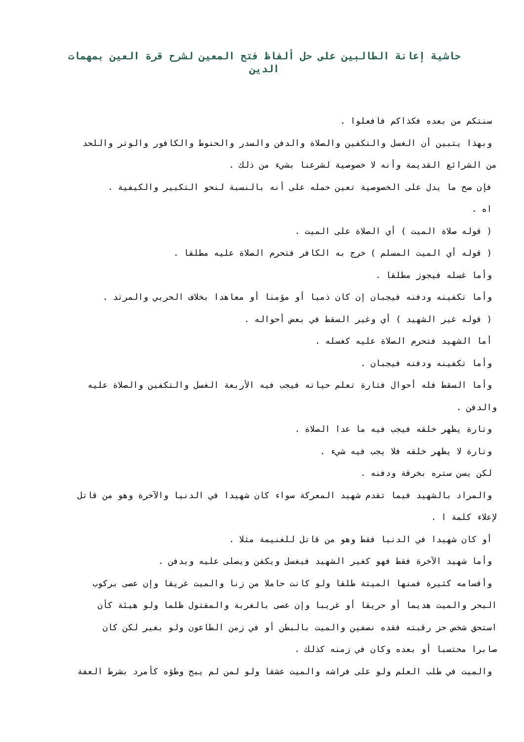حاشية إعانة الطالبين على حل ألفاظ فتح المعين لشرح قرة العين بمهمات الدين
سنتكم من بعده فكذاكم فافعلوا .
وبهذا يتبين أن الغسل والتكفين والصلاة والدفن والسدر والحنوط والكافور والوتر واللحد
من الشرائع القديمة وأنه لا خصوصية لشرعنا بشيء من ذلك .
فإن صح ما يدل على الخصوصية تعين حمله على أنه بالنسبة لنحو التكبير والكيفية .
اه .
( قوله صلاة الميت ) أي الصلاة على الميت .
( قوله أي الميت المسلم ) خرج به الكافر فتحرم الصلاة عليه مطلقا .
وأما غسله فيجوز مطلقا .
وأما تكفينه ودفنه فيجبان إن كان ذميا أو مؤمنا أو معاهدا بخلاف الحربي والمرتد .
( قوله غير الشهيد ) أي وغير السقط في بعض أحواله .
أما الشهيد فتحرم الصلاة عليه كغسله .
وأما تكفينه ودفنه فيجبان .
وأما السقط فله أحوال فتارة تعلم حياته فيجب فيه الأربعة الغسل والتكفين والصلاة عليه
والدفن .
وتارة يظهر خلقه فيجب فيه ما عدا الصلاة .
وتارة لا يظهر خلقه فلا يجب فيه شيء .
لكن يسن ستره بخرقة ودفنه .
والمراد بالشهيد فيما تقدم شهيد المعركة سواء كان شهيدا في الدنيا والآخرة وهو من قاتل
لإعلاء كلمة ا .
أو كان شهيدا في الدنيا فقط وهو من قاتل للغنيمة مثلا .
وأما شهيد الآخرة فقط فهو كغير الشهيد فيغسل ويكفن ويصلى عليه ويدفن .
وأقسامه كثيرة فمنها الميتة طلقا ولو كانت حاملا من زنا والميت غريقا وإن عصى بركوب
البحر والميت هديما أو حريقا أو غريبا وإن عصى بالغربة والمقتول ظلما ولو هيئة كأن
استحق شخص حز رقبته فقده نصفين والميت بالبطن أو في زمن الطاعون ولو بغير لكن كان
صابرا محتسبا أو بعده وكان في زمنه كذلك .
والميت في طلب العلم ولو على فراشه والميت عشقا ولو لمن لم يبح وطؤه كأمرد بشرط العفة